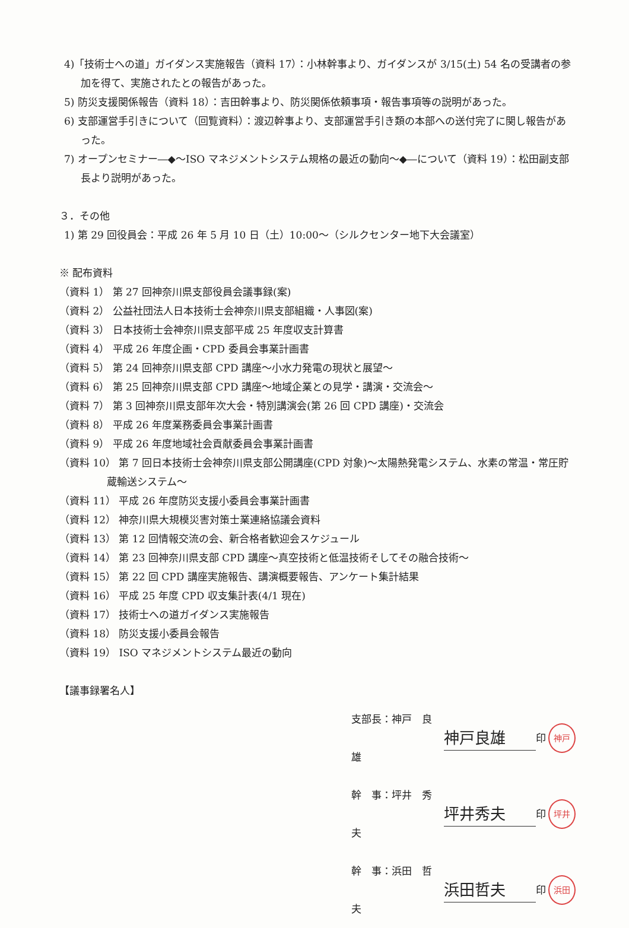4)「技術士への道」ガイダンス実施報告（資料 17）：小林幹事より、ガイダンスが 3/15(土) 54 名の受講者の参加を得て、実施されたとの報告があった。
5) 防災支援関係報告（資料 18）：吉田幹事より、防災関係依頼事項・報告事項等の説明があった。
6) 支部運営手引きについて（回覧資料）：渡辺幹事より、支部運営手引き類の本部への送付完了に関し報告があった。
7) オープンセミナー―◆～ISO マネジメントシステム規格の最近の動向～◆―について（資料 19）：松田副支部長より説明があった。
３．その他
1) 第 29 回役員会：平成 26 年 5 月 10 日（土）10:00～（シルクセンター地下大会議室）
※ 配布資料
（資料 1） 第 27 回神奈川県支部役員会議事録(案)
（資料 2） 公益社団法人日本技術士会神奈川県支部組織・人事図(案)
（資料 3） 日本技術士会神奈川県支部平成 25 年度収支計算書
（資料 4） 平成 26 年度企画・CPD 委員会事業計画書
（資料 5） 第 24 回神奈川県支部 CPD 講座～小水力発電の現状と展望～
（資料 6） 第 25 回神奈川県支部 CPD 講座～地域企業との見学・講演・交流会～
（資料 7） 第 3 回神奈川県支部年次大会・特別講演会(第 26 回 CPD 講座)・交流会
（資料 8） 平成 26 年度業務委員会事業計画書
（資料 9） 平成 26 年度地域社会貢献委員会事業計画書
（資料 10） 第 7 回日本技術士会神奈川県支部公開講座(CPD 対象)～太陽熱発電システム、水素の常温・常圧貯蔵輸送システム～
（資料 11） 平成 26 年度防災支援小委員会事業計画書
（資料 12） 神奈川県大規模災害対策士業連絡協議会資料
（資料 13） 第 12 回情報交流の会、新合格者歓迎会スケジュール
（資料 14） 第 23 回神奈川県支部 CPD 講座～真空技術と低温技術そしてその融合技術～
（資料 15） 第 22 回 CPD 講座実施報告、講演概要報告、アンケート集計結果
（資料 16） 平成 25 年度 CPD 収支集計表(4/1 現在)
（資料 17） 技術士への道ガイダンス実施報告
（資料 18） 防災支援小委員会報告
（資料 19） ISO マネジメントシステム最近の動向
【議事録署名人】
支部長：神戸　良雄 神戸良雄 印 神戸
幹　事：坪井　秀夫 坪井秀夫 印 坪井
幹　事：浜田　哲夫 浜田哲夫 印 浜田